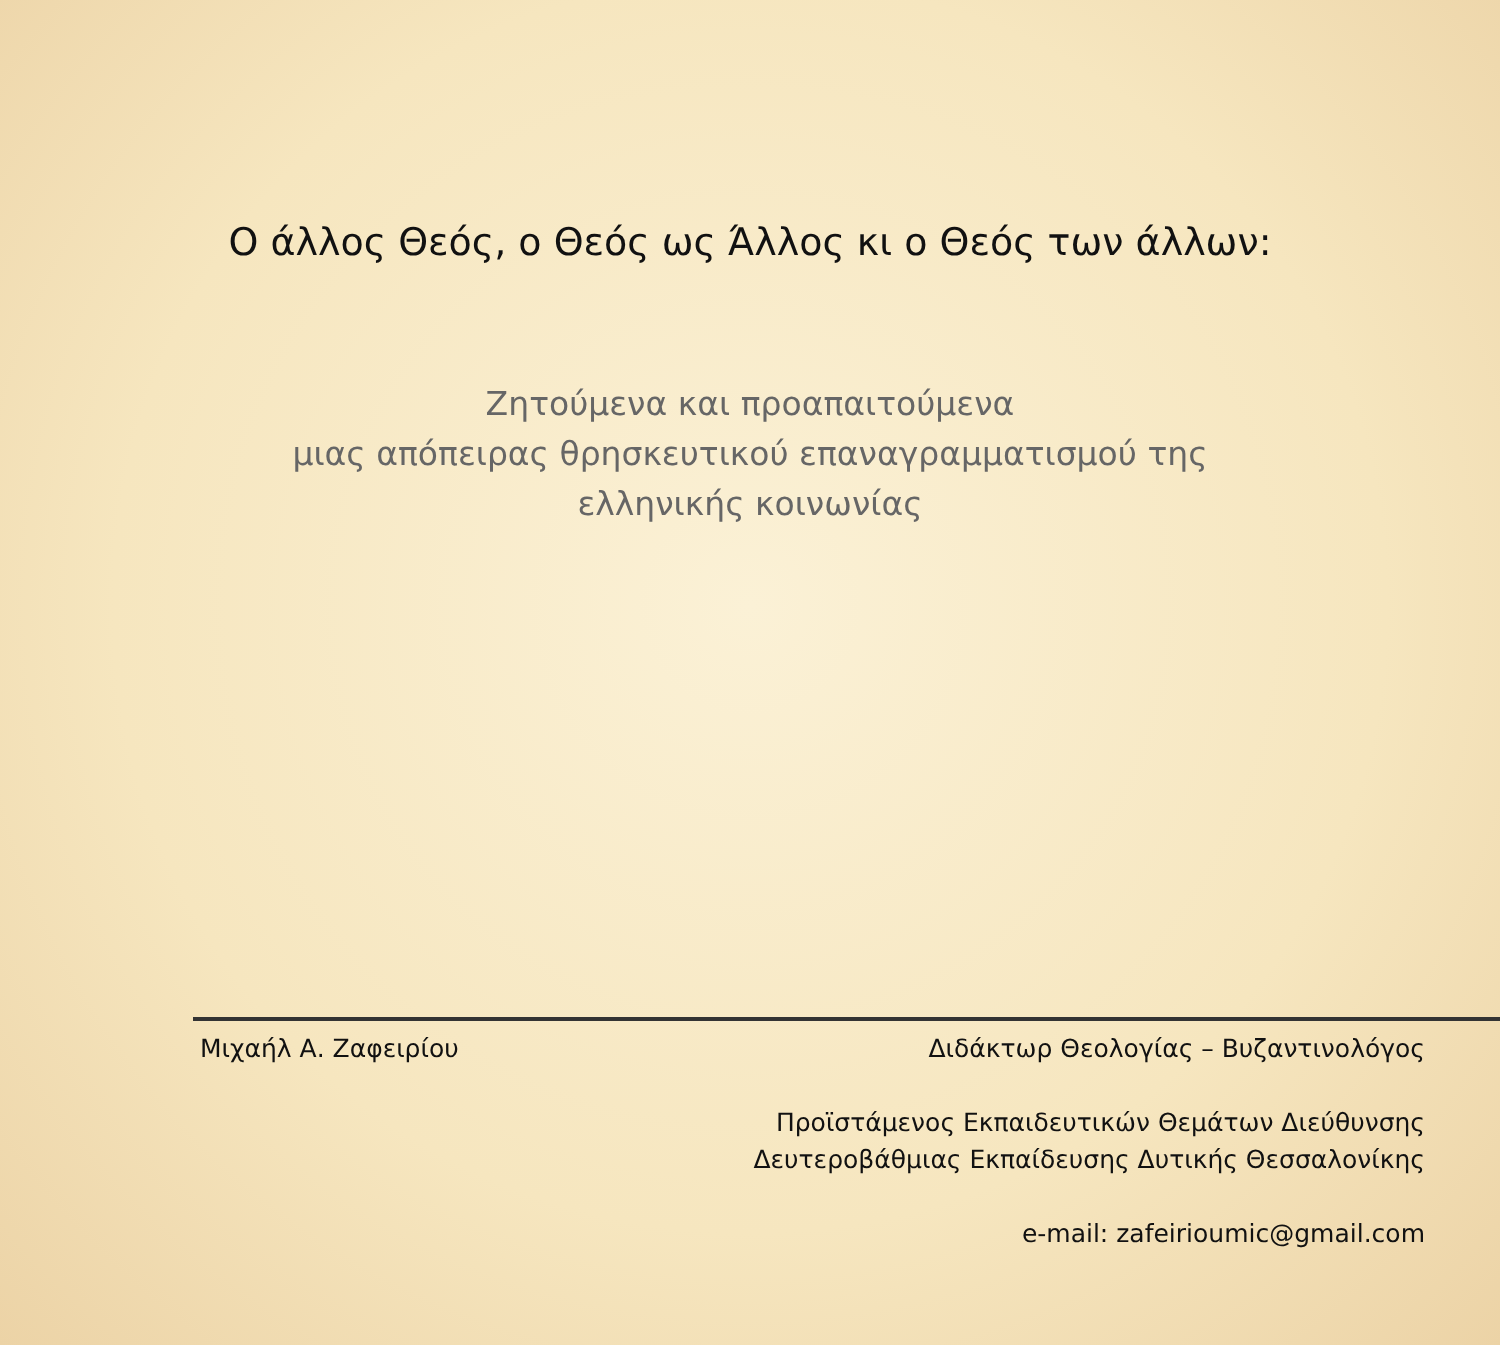Ο άλλος Θεός, ο Θεός ως Άλλος κι ο Θεός των άλλων:
Ζητούμενα και προαπαιτούμενα
μιας απόπειρας θρησκευτικού επαναγραμματισμού της
ελληνικής κοινωνίας
Μιχαήλ Α. Ζαφειρίου Διδάκτωρ Θεολογίας – Βυζαντινολόγος
Προϊστάμενος Εκπαιδευτικών Θεμάτων Διεύθυνσης
Δευτεροβάθμιας Εκπαίδευσης Δυτικής Θεσσαλονίκης
e-mail: zafeirioumic@gmail.com